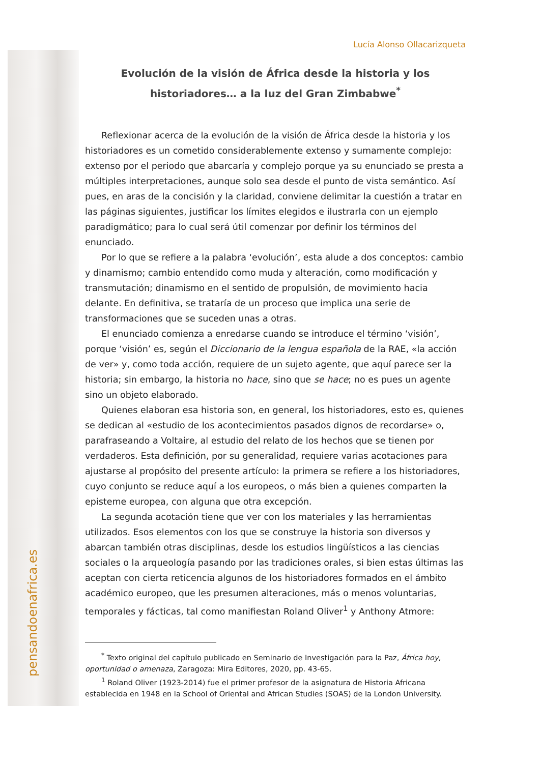pensandoenafrica.es
Lucía Alonso Ollacarizqueta
Evolución de la visión de África desde la historia y los historiadores… a la luz del Gran Zimbabwe<sup>*</sup>
Reflexionar acerca de la evolución de la visión de África desde la historia y los historiadores es un cometido considerablemente extenso y sumamente complejo: extenso por el periodo que abarcaría y complejo porque ya su enunciado se presta a múltiples interpretaciones, aunque solo sea desde el punto de vista semántico. Así pues, en aras de la concisión y la claridad, conviene delimitar la cuestión a tratar en las páginas siguientes, justificar los límites elegidos e ilustrarla con un ejemplo paradigmático; para lo cual será útil comenzar por definir los términos del enunciado.
Por lo que se refiere a la palabra ‘evolución’, esta alude a dos conceptos: cambio y dinamismo; cambio entendido como muda y alteración, como modificación y transmutación; dinamismo en el sentido de propulsión, de movimiento hacia delante. En definitiva, se trataría de un proceso que implica una serie de transformaciones que se suceden unas a otras.
El enunciado comienza a enredarse cuando se introduce el término ‘visión’, porque ‘visión’ es, según el Diccionario de la lengua española de la RAE, «la acción de ver» y, como toda acción, requiere de un sujeto agente, que aquí parece ser la historia; sin embargo, la historia no hace, sino que se hace; no es pues un agente sino un objeto elaborado.
Quienes elaboran esa historia son, en general, los historiadores, esto es, quienes se dedican al «estudio de los acontecimientos pasados dignos de recordarse» o, parafraseando a Voltaire, al estudio del relato de los hechos que se tienen por verdaderos. Esta definición, por su generalidad, requiere varias acotaciones para ajustarse al propósito del presente artículo: la primera se refiere a los historiadores, cuyo conjunto se reduce aquí a los europeos, o más bien a quienes comparten la episteme europea, con alguna que otra excepción.
La segunda acotación tiene que ver con los materiales y las herramientas utilizados. Esos elementos con los que se construye la historia son diversos y abarcan también otras disciplinas, desde los estudios lingüísticos a las ciencias sociales o la arqueología pasando por las tradiciones orales, si bien estas últimas las aceptan con cierta reticencia algunos de los historiadores formados en el ámbito académico europeo, que les presumen alteraciones, más o menos voluntarias, temporales y fácticas, tal como manifiestan Roland Oliver<sup>1</sup> y Anthony Atmore:
<sup>*</sup> Texto original del capítulo publicado en Seminario de Investigación para la Paz, África hoy, oportunidad o amenaza, Zaragoza: Mira Editores, 2020, pp. 43-65.
<sup>1</sup> Roland Oliver (1923-2014) fue el primer profesor de la asignatura de Historia Africana establecida en 1948 en la School of Oriental and African Studies (SOAS) de la London University.